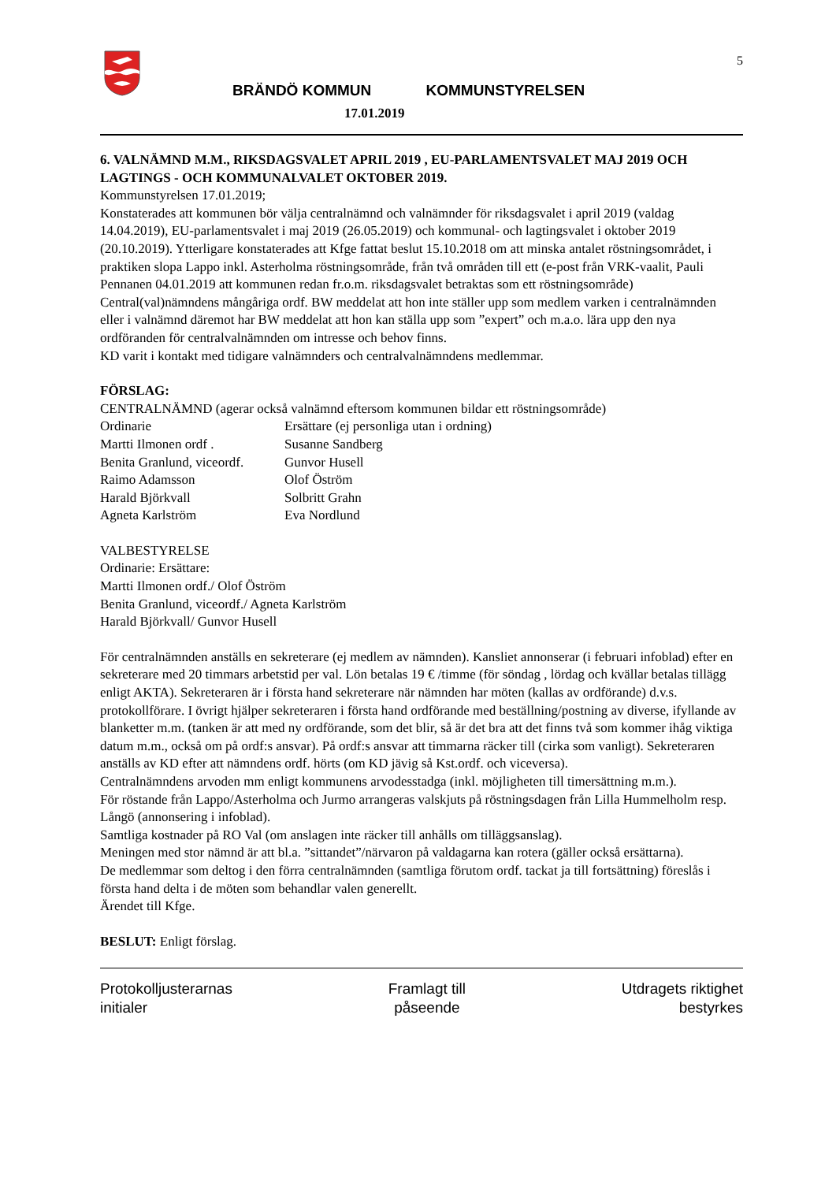5
BRÄNDÖ KOMMUN KOMMUNSTYRELSEN
17.01.2019
6. VALNÄMND M.M., RIKSDAGSVALET APRIL 2019 , EU-PARLAMENTSVALET MAJ 2019 OCH LAGTINGS - OCH KOMMUNALVALET OKTOBER 2019.
Kommunstyrelsen 17.01.2019;
Konstaterades att kommunen bör välja centralnämnd och valnämnder för riksdagsvalet i april 2019 (valdag 14.04.2019), EU-parlamentsvalet i maj 2019 (26.05.2019) och kommunal- och lagtingsvalet i oktober 2019 (20.10.2019). Ytterligare konstaterades att Kfge fattat beslut 15.10.2018 om att minska antalet röstningsområdet, i praktiken slopa Lappo inkl. Asterholma röstningsområde, från två områden till ett (e-post från VRK-vaalit, Pauli Pennanen 04.01.2019 att kommunen redan fr.o.m. riksdagsvalet betraktas som ett röstningsområde)
Central(val)nämndens mångåriga ordf. BW meddelat att hon inte ställer upp som medlem varken i centralnämnden eller i valnämnd däremot har BW meddelat att hon kan ställa upp som ”expert” och m.a.o. lära upp den nya ordföranden för centralvalnämnden om intresse och behov finns.
KD varit i kontakt med tidigare valnämnders och centralvalnämndens medlemmar.
FÖRSLAG:
CENTRALNÄMND (agerar också valnämnd eftersom kommunen bildar ett röstningsområde)
Ordinarie Ersättare (ej personliga utan i ordning)
Martti Ilmonen ordf . Susanne Sandberg
Benita Granlund, viceordf. Gunvor Husell
Raimo Adamsson Olof Öström
Harald Björkvall Solbritt Grahn
Agneta Karlström Eva Nordlund
VALBESTYRELSE
Ordinarie: Ersättare:
Martti Ilmonen ordf./ Olof Öström
Benita Granlund, viceordf./ Agneta Karlström
Harald Björkvall/ Gunvor Husell
För centralnämnden anställs en sekreterare (ej medlem av nämnden). Kansliet annonserar (i februari infoblad) efter en sekreterare med 20 timmars arbetstid per val. Lön betalas 19 € /timme (för söndag , lördag och kvällar betalas tillägg enligt AKTA). Sekreteraren är i första hand sekreterare när nämnden har möten (kallas av ordförande) d.v.s. protokollförare. I övrigt hjälper sekreteraren i första hand ordförande med beställning/postning av diverse, ifyllande av blanketter m.m. (tanken är att med ny ordförande, som det blir, så är det bra att det finns två som kommer ihåg viktiga datum m.m., också om på ordf:s ansvar). På ordf:s ansvar att timmarna räcker till (cirka som vanligt). Sekreteraren anställs av KD efter att nämndens ordf. hörts (om KD jävig så Kst.ordf. och viceversa).
Centralnämndens arvoden mm enligt kommunens arvodesstadga (inkl. möjligheten till timersättning m.m.).
För röstande från Lappo/Asterholma och Jurmo arrangeras valskjuts på röstningsdagen från Lilla Hummelholm resp. Långö (annonsering i infoblad).
Samtliga kostnader på RO Val (om anslagen inte räcker till anhålls om tilläggsanslag).
Meningen med stor nämnd är att bl.a. ”sittandet”/närvaron på valdagarna kan rotera (gäller också ersättarna).
De medlemmar som deltog i den förra centralnämnden (samtliga förutom ordf. tackat ja till fortsättning) föreslås i första hand delta i de möten som behandlar valen generellt.
Ärendet till Kfge.
BESLUT: Enligt förslag.
Protokolljusterarnas
initialer
Framlagt till
påseende
Utdragets riktighet
bestyrkes